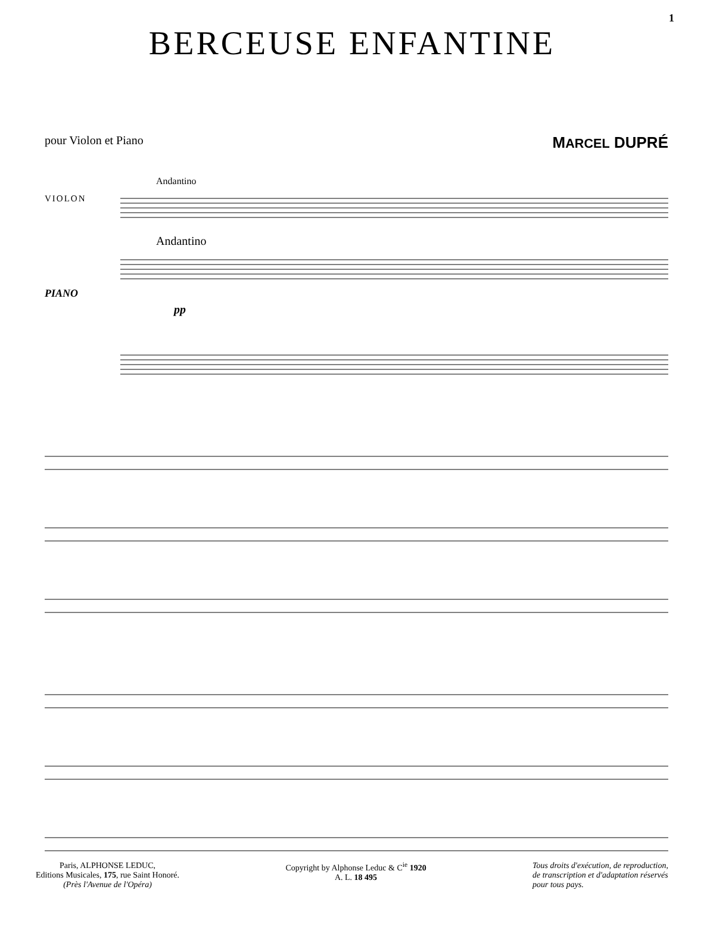1
BERCEUSE ENFANTINE
pour Violon et Piano MARCEL DUPRÉ
VIOLON
PIANO
Andantino
Andantino
pp
Paris, ALPHONSE LEDUC,
Editions Musicales, 175, rue Saint Honoré.
(Près l'Avenue de l'Opéra)
Copyright by Alphonse Leduc & C<sup>ie</sup> 1920
A. L. 18 495
Tous droits d'exécution, de reproduction,
de transcription et d'adaptation réservés
pour tous pays.